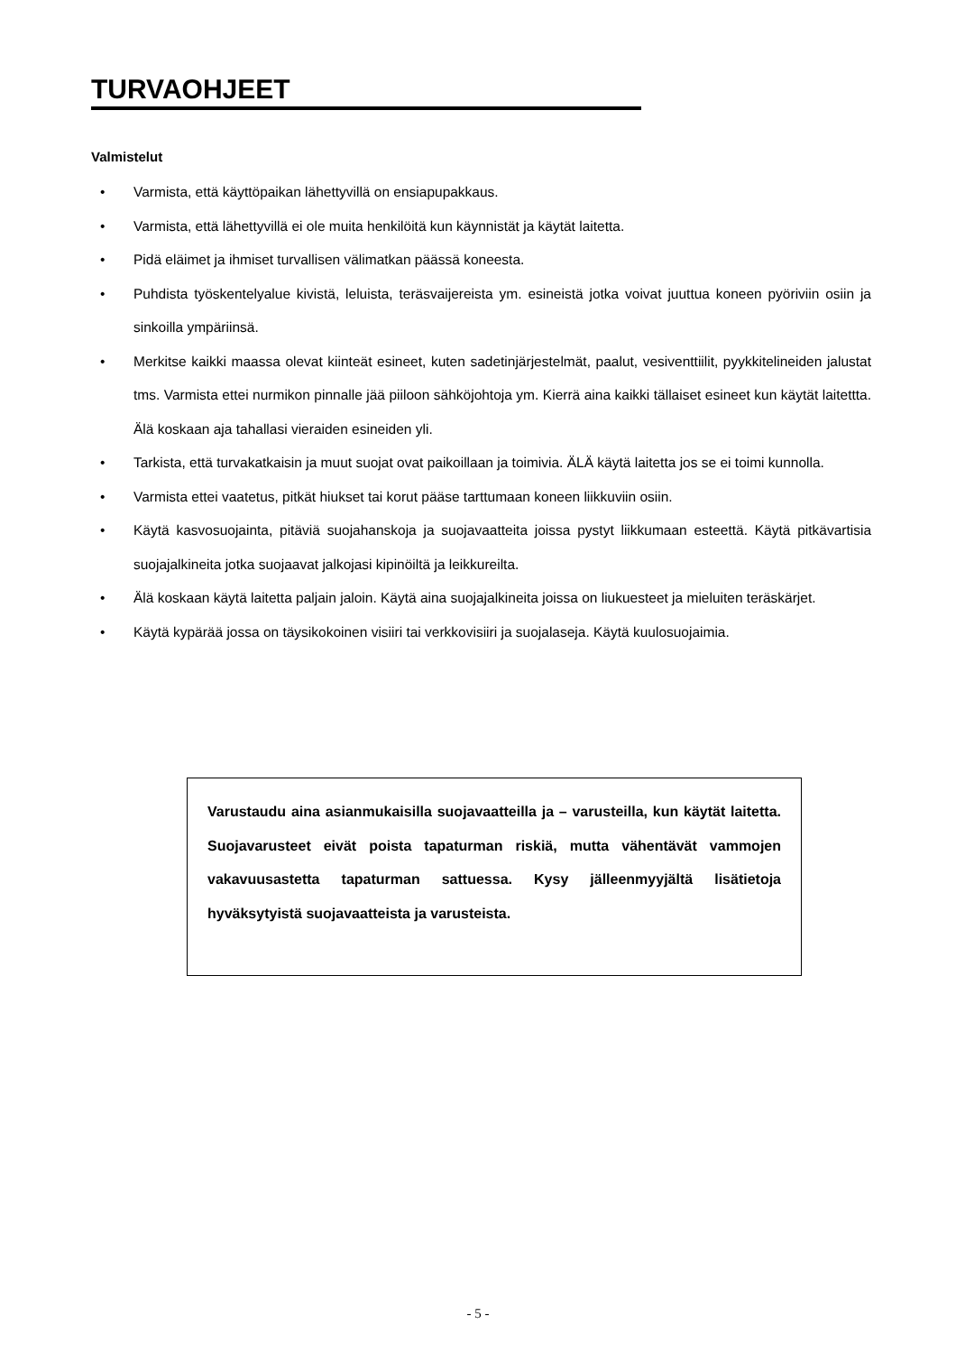TURVAOHJEET
Valmistelut
• Varmista, että käyttöpaikan lähettyvillä on ensiapupakkaus.
• Varmista, että lähettyvillä ei ole muita henkilöitä kun käynnistät ja käytät laitetta.
• Pidä eläimet ja ihmiset turvallisen välimatkan päässä koneesta.
• Puhdista työskentelyalue kivistä, leluista, teräsvaijereista ym. esineistä jotka voivat juuttua koneen pyöriviin osiin ja sinkoilla ympäriinsä.
• Merkitse kaikki maassa olevat kiinteät esineet, kuten sadetinjärjestelmät, paalut, vesiventtiilit, pyykkitelineiden jalustat tms. Varmista ettei nurmikon pinnalle jää piiloon sähköjohtoja ym. Kierrä aina kaikki tällaiset esineet kun käytät laitettta. Älä koskaan aja tahallasi vieraiden esineiden yli.
• Tarkista, että turvakatkaisin ja muut suojat ovat paikoillaan ja toimivia. ÄLÄ käytä laitetta jos se ei toimi kunnolla.
• Varmista ettei vaatetus, pitkät hiukset tai korut pääse tarttumaan koneen liikkuviin osiin.
• Käytä kasvosuojainta, pitäviä suojahanskoja ja suojavaatteita joissa pystyt liikkumaan esteettä. Käytä pitkävartisia suojajalkineita jotka suojaavat jalkojasi kipinöiltä ja leikkureilta.
• Älä koskaan käytä laitetta paljain jaloin. Käytä aina suojajalkineita joissa on liukuesteet ja mieluiten teräskärjet.
• Käytä kypärää jossa on täysikokoinen visiiri tai verkkovisiiri ja suojalaseja. Käytä kuulosuojaimia.
Varustaudu aina asianmukaisilla suojavaatteilla ja – varusteilla, kun käytät laitetta. Suojavarusteet eivät poista tapaturman riskiä, mutta vähentävät vammojen vakavuusastetta tapaturman sattuessa. Kysy jälleenmyyjältä lisätietoja hyväksytyistä suojavaatteista ja varusteista.
- 5 -